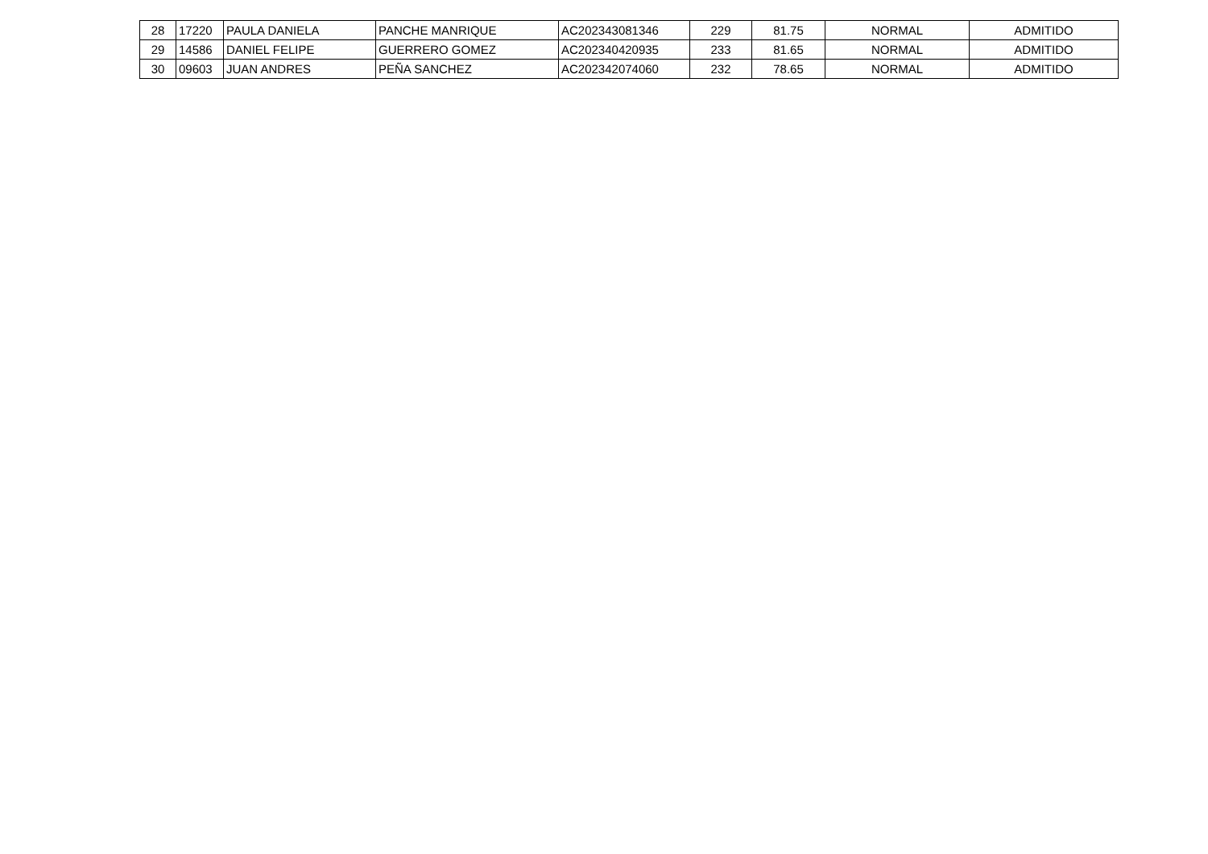| 28 | 17220 | PAULA DANIELA | PANCHE MANRIQUE | AC202343081346 | 229 | 81.75 | NORMAL | ADMITIDO |
| 29 | 14586 | DANIEL FELIPE | GUERRERO GOMEZ | AC202340420935 | 233 | 81.65 | NORMAL | ADMITIDO |
| 30 | 09603 | JUAN ANDRES | PEÑA SANCHEZ | AC202342074060 | 232 | 78.65 | NORMAL | ADMITIDO |